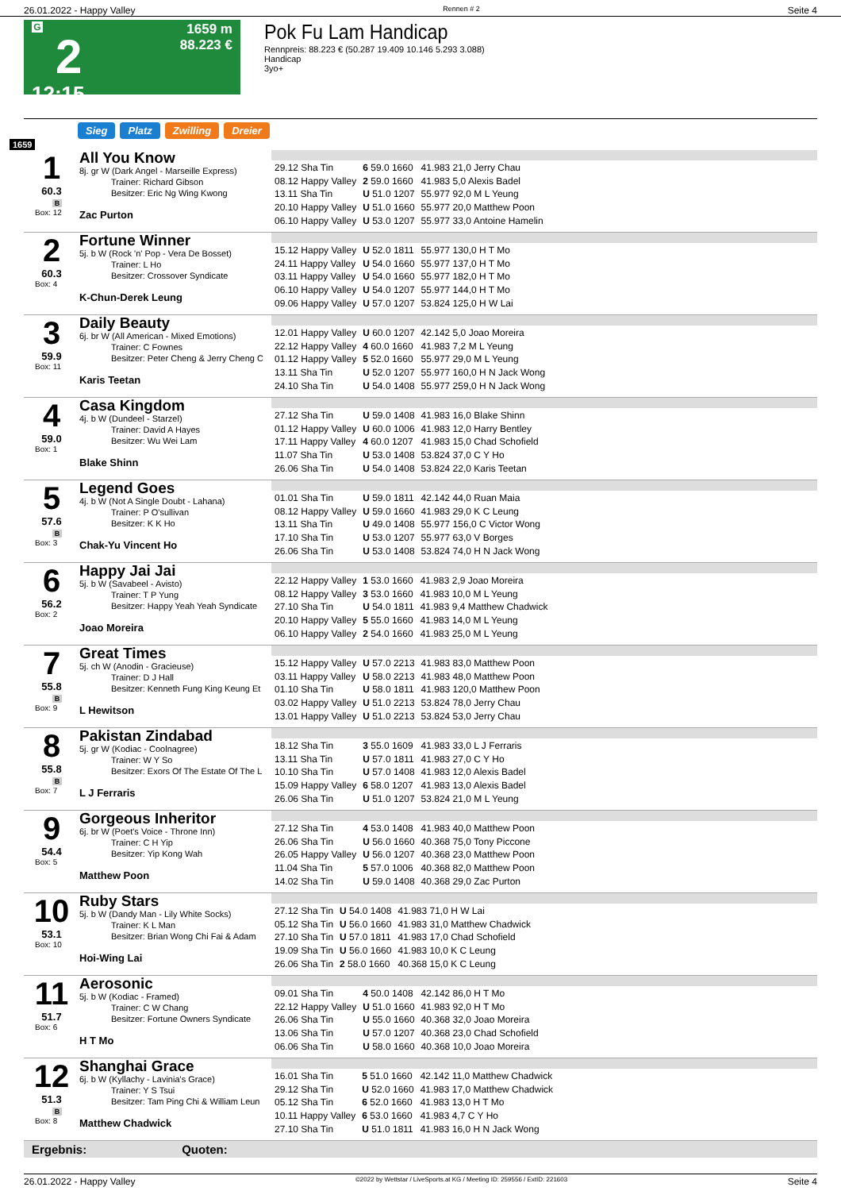26.01.2022 - Happy Valley Rennen # 2 Seite 4
G
2
12:15
1659 m
88.223 €
Pok Fu Lam Handicap
Rennpreis: 88.223 € (50.287 19.409 10.146 5.293 3.088)
Handicap
3yo+
Sieg Platz Zwilling Dreier
1659
1
60.3
B
Box: 12
All You Know
8j. gr W (Dark Angel - Marseille Express)
Trainer: Richard Gibson
Besitzer: Eric Ng Wing Kwong
Zac Purton
| 29.12 Sha Tin | 6 59.0 1660 | 41.983 21,0 Jerry Chau |
| 08.12 Happy Valley | 2 59.0 1660 | 41.983 5,0 Alexis Badel |
| 13.11 Sha Tin | U 51.0 1207 | 55.977 92,0 M L Yeung |
| 20.10 Happy Valley | U 51.0 1660 | 55.977 20,0 Matthew Poon |
| 06.10 Happy Valley | U 53.0 1207 | 55.977 33,0 Antoine Hamelin |
2
60.3
Box: 4
Fortune Winner
5j. b W (Rock 'n' Pop - Vera De Bosset)
Trainer: L Ho
Besitzer: Crossover Syndicate
K-Chun-Derek Leung
| 15.12 Happy Valley | U 52.0 1811 | 55.977 130,0 H T Mo |
| 24.11 Happy Valley | U 54.0 1660 | 55.977 137,0 H T Mo |
| 03.11 Happy Valley | U 54.0 1660 | 55.977 182,0 H T Mo |
| 06.10 Happy Valley | U 54.0 1207 | 55.977 144,0 H T Mo |
| 09.06 Happy Valley | U 57.0 1207 | 53.824 125,0 H W Lai |
3
59.9
Box: 11
Daily Beauty
6j. br W (All American - Mixed Emotions)
Trainer: C Fownes
Besitzer: Peter Cheng & Jerry Cheng C
Karis Teetan
| 12.01 Happy Valley | U 60.0 1207 | 42.142 5,0 Joao Moreira |
| 22.12 Happy Valley | 4 60.0 1660 | 41.983 7,2 M L Yeung |
| 01.12 Happy Valley | 5 52.0 1660 | 55.977 29,0 M L Yeung |
| 13.11 Sha Tin | U 52.0 1207 | 55.977 160,0 H N Jack Wong |
| 24.10 Sha Tin | U 54.0 1408 | 55.977 259,0 H N Jack Wong |
4
59.0
Box: 1
Casa Kingdom
4j. b W (Dundeel - Starzel)
Trainer: David A Hayes
Besitzer: Wu Wei Lam
Blake Shinn
| 27.12 Sha Tin | U 59.0 1408 | 41.983 16,0 Blake Shinn |
| 01.12 Happy Valley | U 60.0 1006 | 41.983 12,0 Harry Bentley |
| 17.11 Happy Valley | 4 60.0 1207 | 41.983 15,0 Chad Schofield |
| 11.07 Sha Tin | U 53.0 1408 | 53.824 37,0 C Y Ho |
| 26.06 Sha Tin | U 54.0 1408 | 53.824 22,0 Karis Teetan |
5
57.6
B
Box: 3
Legend Goes
4j. b W (Not A Single Doubt - Lahana)
Trainer: P O'sullivan
Besitzer: K K Ho
Chak-Yu Vincent Ho
| 01.01 Sha Tin | U 59.0 1811 | 42.142 44,0 Ruan Maia |
| 08.12 Happy Valley | U 59.0 1660 | 41.983 29,0 K C Leung |
| 13.11 Sha Tin | U 49.0 1408 | 55.977 156,0 C Victor Wong |
| 17.10 Sha Tin | U 53.0 1207 | 55.977 63,0 V Borges |
| 26.06 Sha Tin | U 53.0 1408 | 53.824 74,0 H N Jack Wong |
6
56.2
Box: 2
Happy Jai Jai
5j. b W (Savabeel - Avisto)
Trainer: T P Yung
Besitzer: Happy Yeah Yeah Syndicate
Joao Moreira
| 22.12 Happy Valley | 1 53.0 1660 | 41.983 2,9 Joao Moreira |
| 08.12 Happy Valley | 3 53.0 1660 | 41.983 10,0 M L Yeung |
| 27.10 Sha Tin | U 54.0 1811 | 41.983 9,4 Matthew Chadwick |
| 20.10 Happy Valley | 5 55.0 1660 | 41.983 14,0 M L Yeung |
| 06.10 Happy Valley | 2 54.0 1660 | 41.983 25,0 M L Yeung |
7
55.8
B
Box: 9
Great Times
5j. ch W (Anodin - Gracieuse)
Trainer: D J Hall
Besitzer: Kenneth Fung King Keung Et
L Hewitson
| 15.12 Happy Valley | U 57.0 2213 | 41.983 83,0 Matthew Poon |
| 03.11 Happy Valley | U 58.0 2213 | 41.983 48,0 Matthew Poon |
| 01.10 Sha Tin | U 58.0 1811 | 41.983 120,0 Matthew Poon |
| 03.02 Happy Valley | U 51.0 2213 | 53.824 78,0 Jerry Chau |
| 13.01 Happy Valley | U 51.0 2213 | 53.824 53,0 Jerry Chau |
8
55.8
B
Box: 7
Pakistan Zindabad
5j. gr W (Kodiac - Coolnagree)
Trainer: W Y So
Besitzer: Exors Of The Estate Of The L
L J Ferraris
| 18.12 Sha Tin | 3 55.0 1609 | 41.983 33,0 L J Ferraris |
| 13.11 Sha Tin | U 57.0 1811 | 41.983 27,0 C Y Ho |
| 10.10 Sha Tin | U 57.0 1408 | 41.983 12,0 Alexis Badel |
| 15.09 Happy Valley | 6 58.0 1207 | 41.983 13,0 Alexis Badel |
| 26.06 Sha Tin | U 51.0 1207 | 53.824 21,0 M L Yeung |
9
54.4
Box: 5
Gorgeous Inheritor
6j. br W (Poet's Voice - Throne Inn)
Trainer: C H Yip
Besitzer: Yip Kong Wah
Matthew Poon
| 27.12 Sha Tin | 4 53.0 1408 | 41.983 40,0 Matthew Poon |
| 26.06 Sha Tin | U 56.0 1660 | 40.368 75,0 Tony Piccone |
| 26.05 Happy Valley | U 56.0 1207 | 40.368 23,0 Matthew Poon |
| 11.04 Sha Tin | 5 57.0 1006 | 40.368 82,0 Matthew Poon |
| 14.02 Sha Tin | U 59.0 1408 | 40.368 29,0 Zac Purton |
10
53.1
Box: 10
Ruby Stars
5j. b W (Dandy Man - Lily White Socks)
Trainer: K L Man
Besitzer: Brian Wong Chi Fai & Adam
Hoi-Wing Lai
| 27.12 Sha Tin | U 54.0 1408 | 41.983 71,0 H W Lai |
| 05.12 Sha Tin | U 56.0 1660 | 41.983 31,0 Matthew Chadwick |
| 27.10 Sha Tin | U 57.0 1811 | 41.983 17,0 Chad Schofield |
| 19.09 Sha Tin | U 56.0 1660 | 41.983 10,0 K C Leung |
| 26.06 Sha Tin | 2 58.0 1660 | 40.368 15,0 K C Leung |
11
51.7
Box: 6
Aerosonic
5j. b W (Kodiac - Framed)
Trainer: C W Chang
Besitzer: Fortune Owners Syndicate
H T Mo
| 09.01 Sha Tin | 4 50.0 1408 | 42.142 86,0 H T Mo |
| 22.12 Happy Valley | U 51.0 1660 | 41.983 92,0 H T Mo |
| 26.06 Sha Tin | U 55.0 1660 | 40.368 32,0 Joao Moreira |
| 13.06 Sha Tin | U 57.0 1207 | 40.368 23,0 Chad Schofield |
| 06.06 Sha Tin | U 58.0 1660 | 40.368 10,0 Joao Moreira |
12
51.3
B
Box: 8
Shanghai Grace
6j. b W (Kyllachy - Lavinia's Grace)
Trainer: Y S Tsui
Besitzer: Tam Ping Chi & William Leun
Matthew Chadwick
| 16.01 Sha Tin | 5 51.0 1660 | 42.142 11,0 Matthew Chadwick |
| 29.12 Sha Tin | U 52.0 1660 | 41.983 17,0 Matthew Chadwick |
| 05.12 Sha Tin | 6 52.0 1660 | 41.983 13,0 H T Mo |
| 10.11 Happy Valley | 6 53.0 1660 | 41.983 4,7 C Y Ho |
| 27.10 Sha Tin | U 51.0 1811 | 41.983 16,0 H N Jack Wong |
Ergebnis: Quoten:
26.01.2022 - Happy Valley ©2022 by Wettstar / LiveSports.at KG / Meeting ID: 259556 / ExtID: 221603 Seite 4